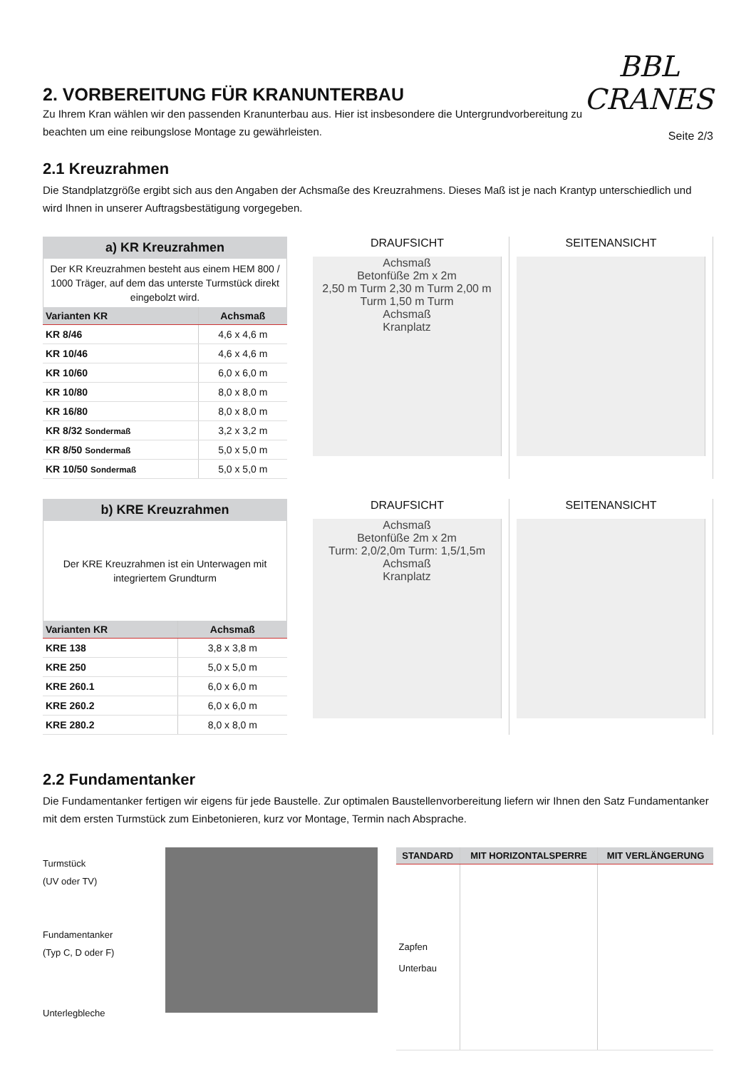2. VORBEREITUNG FÜR KRANUNTERBAU
Zu Ihrem Kran wählen wir den passenden Kranunterbau aus. Hier ist insbesondere die Untergrundvorbereitung zu beachten um eine reibungslose Montage zu gewährleisten.
BBL
CRANES
Seite 2/3
2.1 Kreuzrahmen
Die Standplatzgröße ergibt sich aus den Angaben der Achsmaße des Kreuzrahmens. Dieses Maß ist je nach Krantyp unterschiedlich und wird Ihnen in unserer Auftragsbestätigung vorgegeben.
a) KR Kreuzrahmen
Der KR Kreuzrahmen besteht aus einem HEM 800 / 1000 Träger, auf dem das unterste Turm­stück direkt eingebolzt wird.
| Varianten KR | Achsmaß |
| --- | --- |
| KR 8/46 | 4,6 x 4,6 m |
| KR 10/46 | 4,6 x 4,6 m |
| KR 10/60 | 6,0 x 6,0 m |
| KR 10/80 | 8,0 x 8,0 m |
| KR 16/80 | 8,0 x 8,0 m |
| KR 8/32 Sondermaß | 3,2 x 3,2 m |
| KR 8/50 Sondermaß | 5,0 x 5,0 m |
| KR 10/50 Sondermaß | 5,0 x 5,0 m |
DRAUFSICHT
Achsmaß
Betonfüße 2m x 2m
2,50 m Turm 2,30 m Turm 2,00 m Turm 1,50 m Turm
Achsmaß
Kranplatz
SEITENANSICHT
b) KRE Kreuzrahmen
Der KRE Kreuzrahmen ist ein Unterwagen mit integriertem Grundturm
| Varianten KR | Achsmaß |
| --- | --- |
| KRE 138 | 3,8 x 3,8 m |
| KRE 250 | 5,0 x 5,0 m |
| KRE 260.1 | 6,0 x 6,0 m |
| KRE 260.2 | 6,0 x 6,0 m |
| KRE 280.2 | 8,0 x 8,0 m |
DRAUFSICHT
Achsmaß
Betonfüße 2m x 2m
Turm: 2,0/2,0m Turm: 1,5/1,5m
Achsmaß
Kranplatz
SEITENANSICHT
2.2 Fundamentanker
Die Fundamentanker fertigen wir eigens für jede Baustelle. Zur optimalen Baustellenvorbereitung liefern wir Ihnen den Satz Fundamentanker mit dem ersten Turmstück zum Einbetonieren, kurz vor Montage, Termin nach Absprache.
Turmstück
(UV oder TV)
Fundamentanker
(Typ C, D oder F)
Unterlegbleche
| STANDARD | MIT HORIZONTALSPERRE | MIT VERLÄNGERUNG |
| --- | --- | --- |
| Zapfen Unterbau | | |